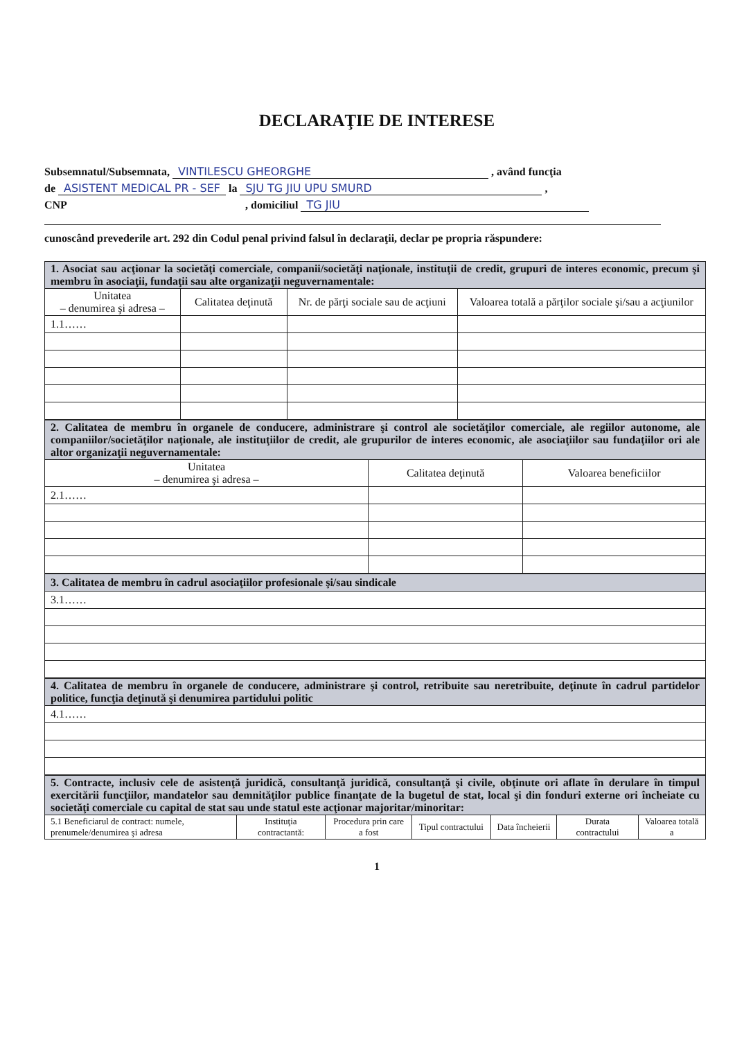DECLARAŢIE DE INTERESE
Subsemnatul/Subsemnata, VINTILESCU GHEORGHE , având funcţia
de ASISTENT MEDICAL PR - SEF la SJU TG JIU UPU SMURD ,
CNP , domiciliul TG JIU
cunoscând prevederile art. 292 din Codul penal privind falsul în declaraţii, declar pe propria răspundere:
| 1. Asociat sau acţionar la societăţi comerciale, companii/societăţi naţionale, instituţii de credit, grupuri de interes economic, precum şi membru în asociaţii, fundaţii sau alte organizaţii neguvernamentale: | | | |
| Unitatea – denumirea şi adresa – | Calitatea deţinută | Nr. de părţi sociale sau de acţiuni | Valoarea totală a părţilor sociale şi/sau a acţiunilor |
| 1.1…… | | | |
| 2. Calitatea de membru în organele de conducere, administrare şi control ale societăţilor comerciale, ale regiilor autonome, ale companiilor/societăţilor naţionale, ale instituţiilor de credit, ale grupurilor de interes economic, ale asociaţiilor sau fundaţiilor ori ale altor organizaţii neguvernamentale: | | |
| Unitatea – denumirea şi adresa – | Calitatea deţinută | Valoarea beneficiilor |
| 2.1…… | | |
| 3. Calitatea de membru în cadrul asociaţiilor profesionale şi/sau sindicale |
| 3.1…… |
| 4. Calitatea de membru în organele de conducere, administrare şi control, retribuite sau neretribuite, deţinute în cadrul partidelor politice, funcţia deţinută şi denumirea partidului politic |
| 4.1…… |
| 5. Contracte, inclusiv cele de asistenţă juridică, consultanţă juridică, consultanţă şi civile, obţinute ori aflate în derulare în timpul exercitării funcţiilor, mandatelor sau demnităţilor publice finanţate de la bugetul de stat, local şi din fonduri externe ori încheiate cu societăţi comerciale cu capital de stat sau unde statul este acţionar majoritar/minoritar: | | | | | | |
| 5.1 Beneficiarul de contract: numele, prenumele/denumirea şi adresa | Instituţia contractantă: | Procedura prin care a fost | Tipul contractului | Data încheierii | Durata contractului | Valoarea totală a |
1